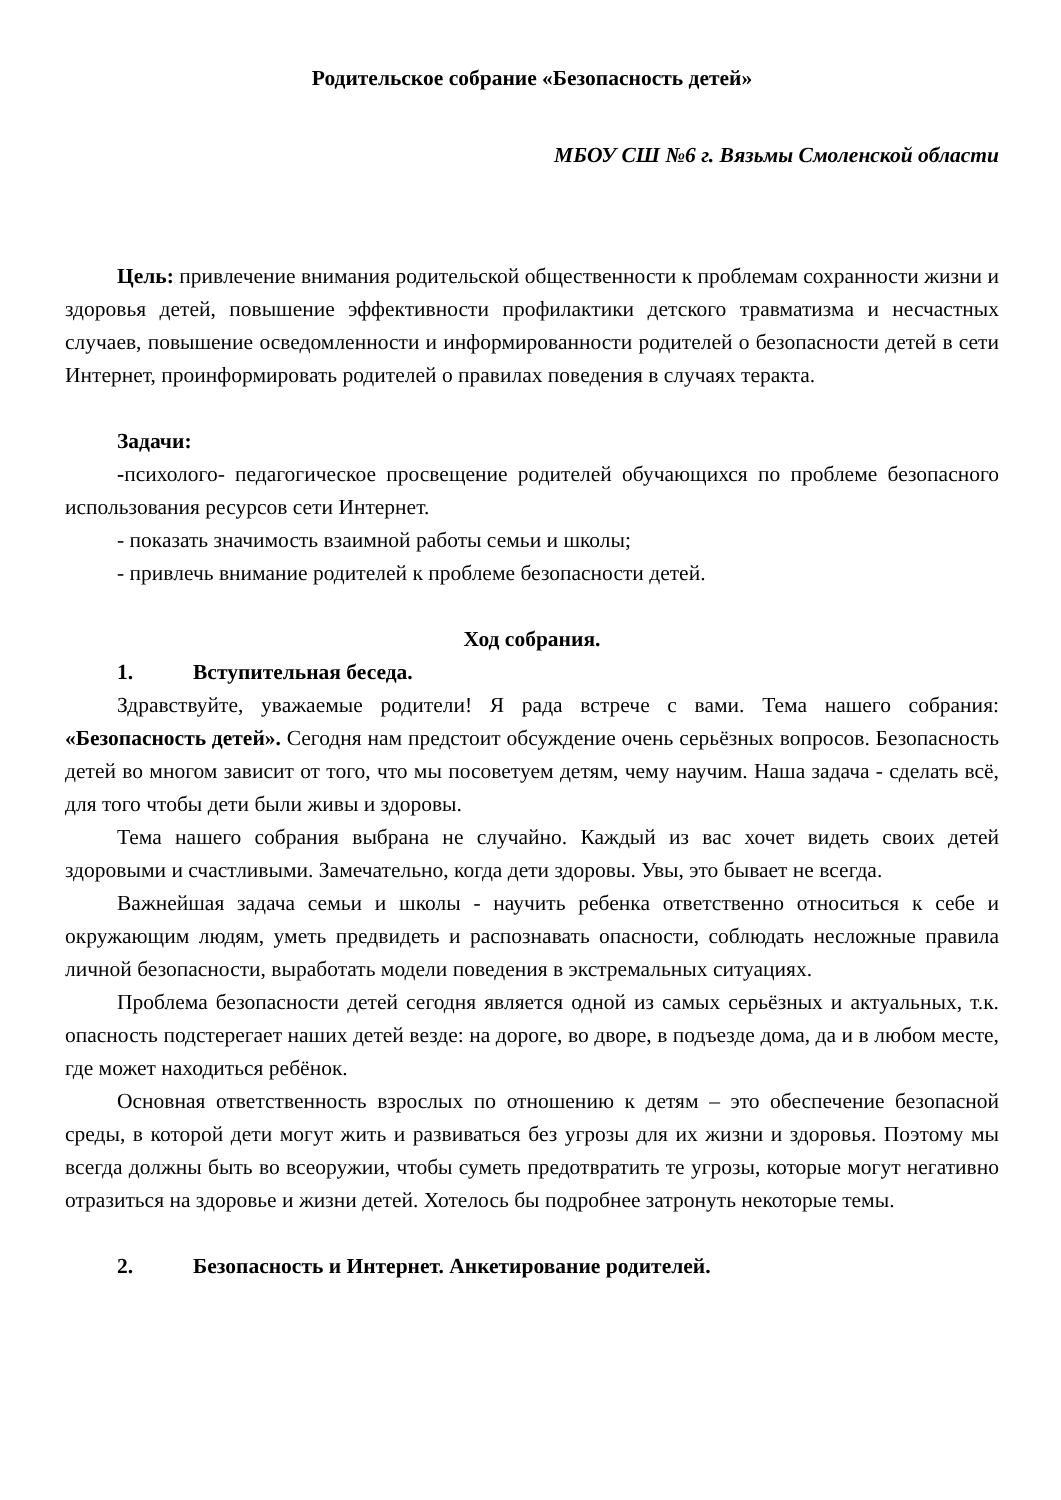Родительское собрание «Безопасность детей»
МБОУ СШ №6 г. Вязьмы Смоленской области
Цель: привлечение внимания родительской общественности к проблемам сохранности жизни и здоровья детей, повышение эффективности профилактики детского травматизма и несчастных случаев, повышение осведомленности и информированности родителей о безопасности детей в сети Интернет, проинформировать родителей о правилах поведения в случаях теракта.
Задачи:
-психолого- педагогическое просвещение родителей обучающихся по проблеме безопасного использования ресурсов сети Интернет.
- показать значимость взаимной работы семьи и школы;
- привлечь внимание родителей к проблеме безопасности детей.
Ход собрания.
1. Вступительная беседа.
Здравствуйте, уважаемые родители! Я рада встрече с вами. Тема нашего собрания: «Безопасность детей». Сегодня нам предстоит обсуждение очень серьёзных вопросов. Безопасность детей во многом зависит от того, что мы посоветуем детям, чему научим. Наша задача - сделать всё, для того чтобы дети были живы и здоровы.
Тема нашего собрания выбрана не случайно. Каждый из вас хочет видеть своих детей здоровыми и счастливыми. Замечательно, когда дети здоровы. Увы, это бывает не всегда.
Важнейшая задача семьи и школы - научить ребенка ответственно относиться к себе и окружающим людям, уметь предвидеть и распознавать опасности, соблюдать несложные правила личной безопасности, выработать модели поведения в экстремальных ситуациях.
Проблема безопасности детей сегодня является одной из самых серьёзных и актуальных, т.к. опасность подстерегает наших детей везде: на дороге, во дворе, в подъезде дома, да и в любом месте, где может находиться ребёнок.
Основная ответственность взрослых по отношению к детям – это обеспечение безопасной среды, в которой дети могут жить и развиваться без угрозы для их жизни и здоровья. Поэтому мы всегда должны быть во всеоружии, чтобы суметь предотвратить те угрозы, которые могут негативно отразиться на здоровье и жизни детей. Хотелось бы подробнее затронуть некоторые темы.
2. Безопасность и Интернет. Анкетирование родителей.